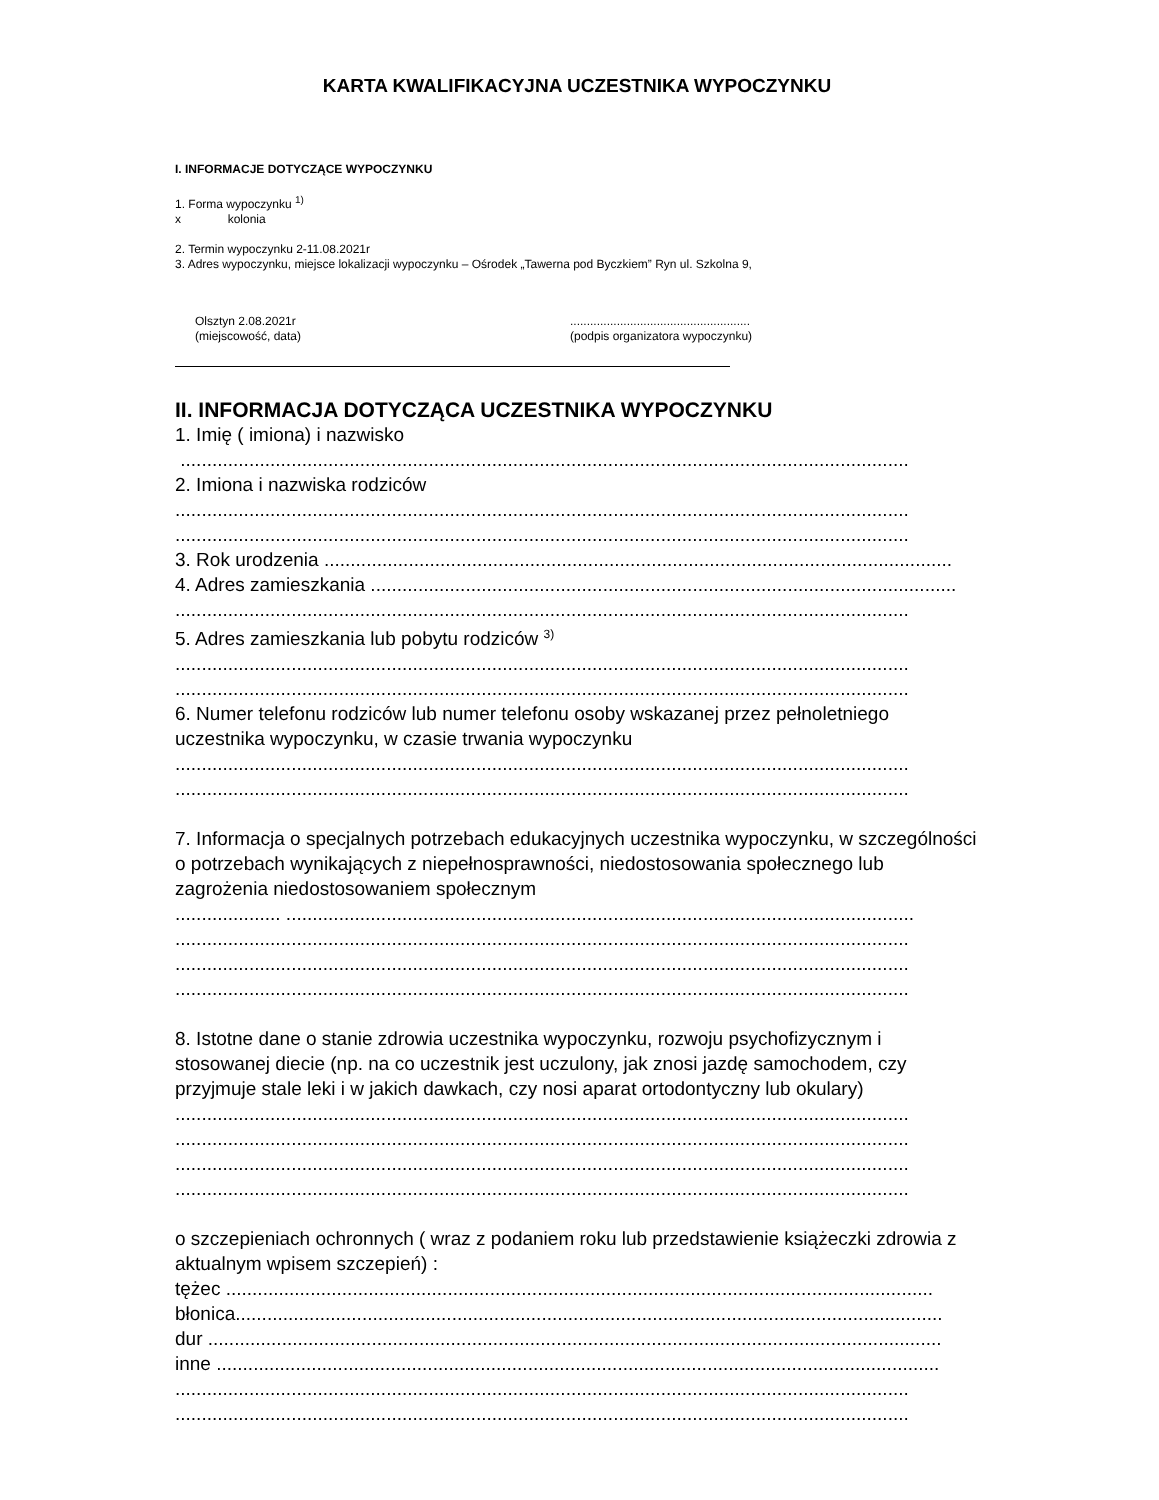KARTA KWALIFIKACYJNA UCZESTNIKA WYPOCZYNKU
I. INFORMACJE DOTYCZĄCE WYPOCZYNKU
1. Forma wypoczynku <sup>1)</sup>
x kolonia
2. Termin wypoczynku 2-11.08.2021r
3. Adres wypoczynku, miejsce lokalizacji wypoczynku – Ośrodek „Tawerna pod Byczkiem” Ryn ul. Szkolna 9,
Olsztyn 2.08.2021r
(miejscowość, data)
......................................................
(podpis organizatora wypoczynku)
II. INFORMACJA DOTYCZĄCA UCZESTNIKA WYPOCZYNKU
1. Imię ( imiona) i nazwisko
..........................................................................................................................................
2. Imiona i nazwiska rodziców
...........................................................................................................................................
...........................................................................................................................................
3. Rok urodzenia .......................................................................................................................
4. Adres zamieszkania ...............................................................................................................
...........................................................................................................................................
5. Adres zamieszkania lub pobytu rodziców <sup>3)</sup>
...........................................................................................................................................
...........................................................................................................................................
6. Numer telefonu rodziców lub numer telefonu osoby wskazanej przez pełnoletniego uczestnika wypoczynku, w czasie trwania wypoczynku
...........................................................................................................................................
...........................................................................................................................................
7. Informacja o specjalnych potrzebach edukacyjnych uczestnika wypoczynku, w szczególności o potrzebach wynikających z niepełnosprawności, niedostosowania społecznego lub zagrożenia niedostosowaniem społecznym
.................... .......................................................................................................................
...........................................................................................................................................
...........................................................................................................................................
...........................................................................................................................................
8. Istotne dane o stanie zdrowia uczestnika wypoczynku, rozwoju psychofizycznym i stosowanej diecie (np. na co uczestnik jest uczulony, jak znosi jazdę samochodem, czy przyjmuje stale leki i w jakich dawkach, czy nosi aparat ortodontyczny lub okulary)
...........................................................................................................................................
...........................................................................................................................................
...........................................................................................................................................
...........................................................................................................................................
o szczepieniach ochronnych ( wraz z podaniem roku lub przedstawienie książeczki zdrowia z aktualnym wpisem szczepień) :
tężec ......................................................................................................................................
błonica......................................................................................................................................
dur ...........................................................................................................................................
inne .........................................................................................................................................
...........................................................................................................................................
...........................................................................................................................................